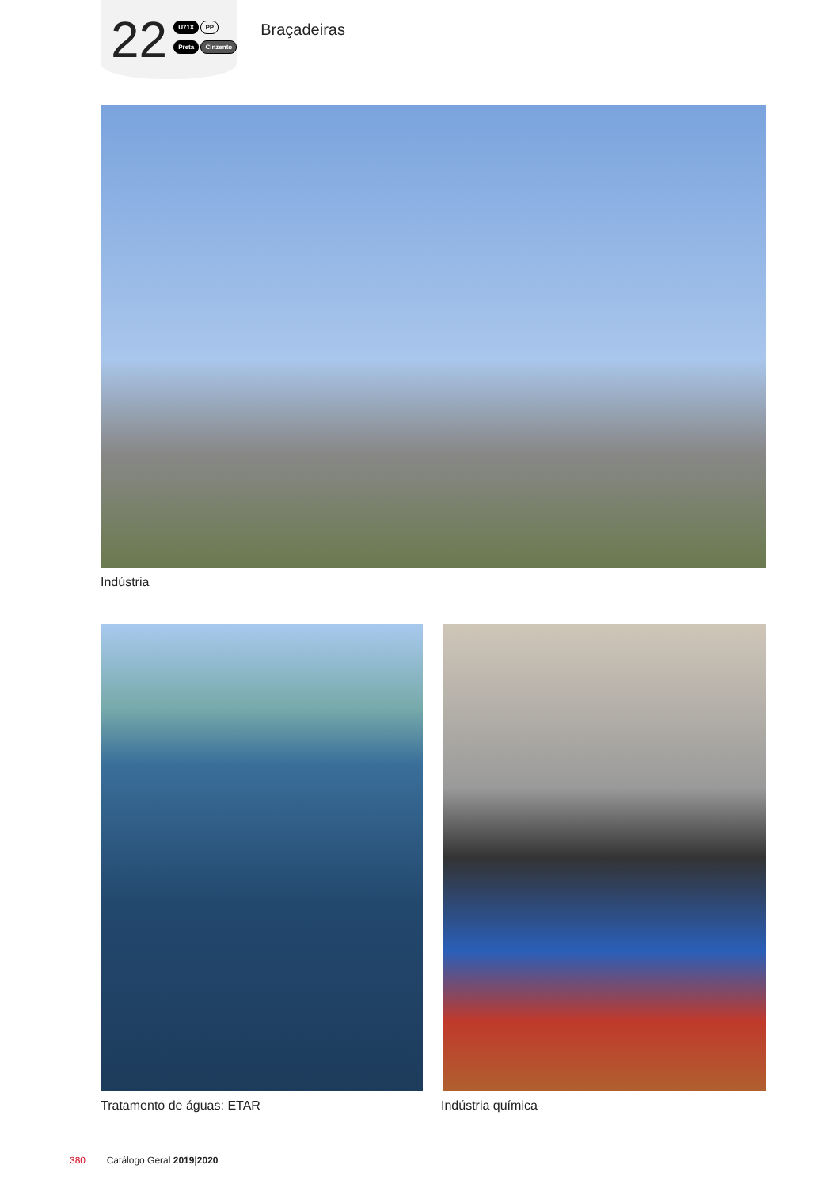22
U71X PP
Preta Cinzento
Braçadeiras
Indústria
Tratamento de águas: ETAR Indústria química
380 Catálogo Geral 2019|2020